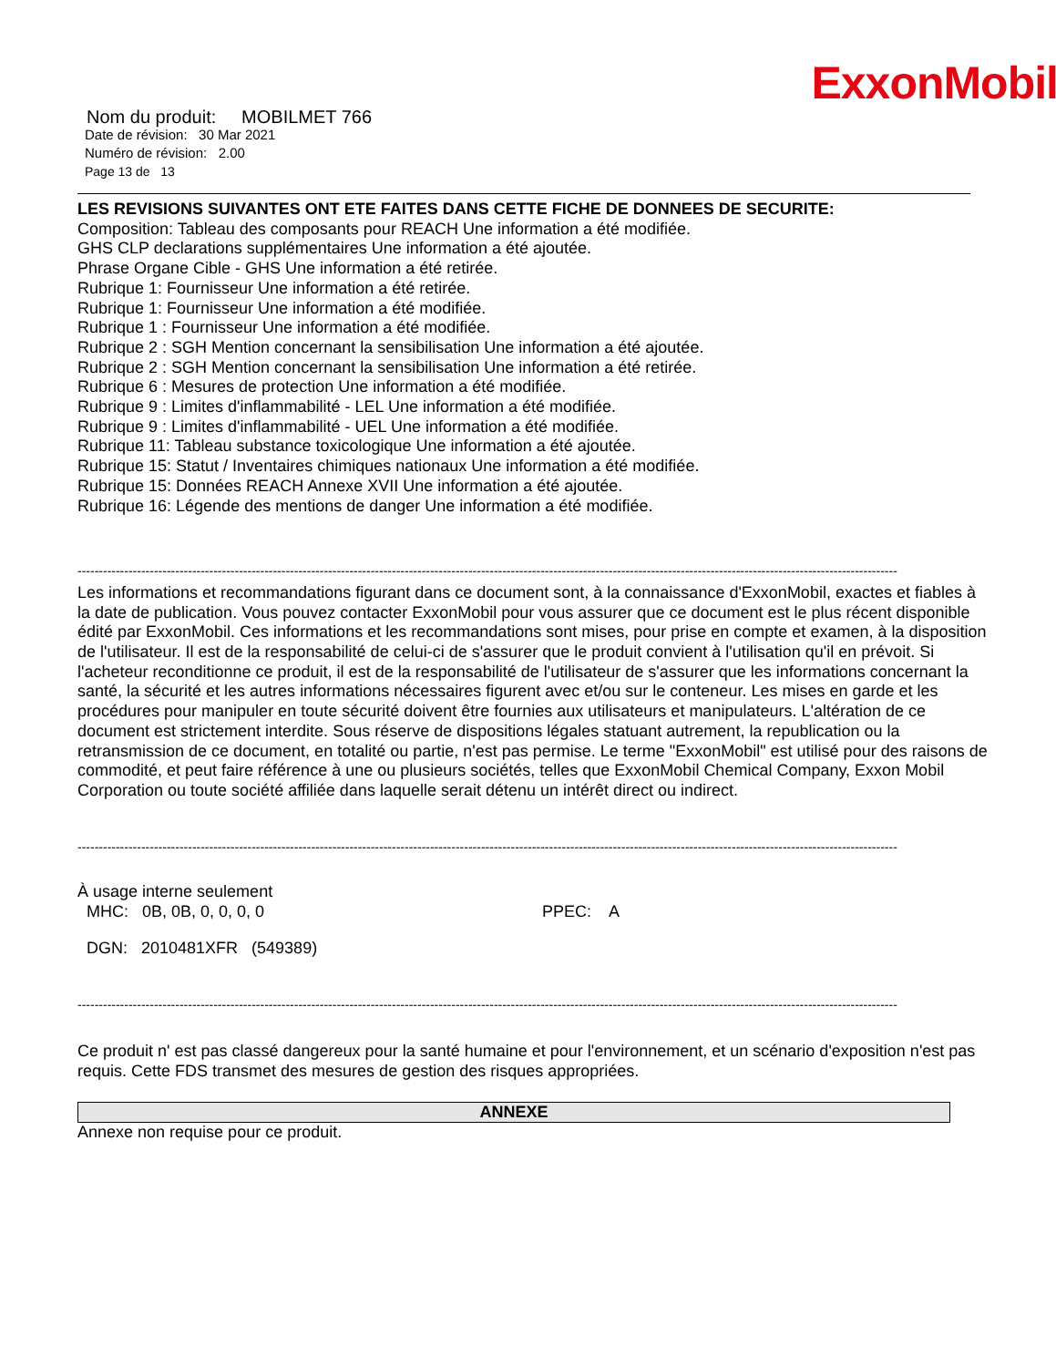ExxonMobil
Nom du produit: MOBILMET 766
Date de révision: 30 Mar 2021
Numéro de révision: 2.00
Page 13 de 13
LES REVISIONS SUIVANTES ONT ETE FAITES DANS CETTE FICHE DE DONNEES DE SECURITE:
Composition: Tableau des composants pour REACH Une information a été modifiée.
GHS CLP declarations supplémentaires Une information a été ajoutée.
Phrase Organe Cible - GHS Une information a été retirée.
Rubrique 1: Fournisseur Une information a été retirée.
Rubrique 1: Fournisseur Une information a été modifiée.
Rubrique 1 : Fournisseur Une information a été modifiée.
Rubrique 2 : SGH Mention concernant la sensibilisation Une information a été ajoutée.
Rubrique 2 : SGH Mention concernant la sensibilisation Une information a été retirée.
Rubrique 6 : Mesures de protection Une information a été modifiée.
Rubrique 9 : Limites d'inflammabilité - LEL Une information a été modifiée.
Rubrique 9 : Limites d'inflammabilité - UEL Une information a été modifiée.
Rubrique 11: Tableau substance toxicologique Une information a été ajoutée.
Rubrique 15: Statut / Inventaires chimiques nationaux Une information a été modifiée.
Rubrique 15: Données REACH Annexe XVII Une information a été ajoutée.
Rubrique 16: Légende des mentions de danger Une information a été modifiée.
-------------------------------------------------------------------------------------------------------------------------------------------------------------------------------------------------
Les informations et recommandations figurant dans ce document sont, à la connaissance d'ExxonMobil, exactes et fiables à la date de publication. Vous pouvez contacter ExxonMobil pour vous assurer que ce document est le plus récent disponible édité par ExxonMobil. Ces informations et les recommandations sont mises, pour prise en compte et examen, à la disposition de l'utilisateur. Il est de la responsabilité de celui-ci de s'assurer que le produit convient à l'utilisation qu'il en prévoit. Si l'acheteur reconditionne ce produit, il est de la responsabilité de l'utilisateur de s'assurer que les informations concernant la santé, la sécurité et les autres informations nécessaires figurent avec et/ou sur le conteneur. Les mises en garde et les procédures pour manipuler en toute sécurité doivent être fournies aux utilisateurs et manipulateurs. L'altération de ce document est strictement interdite. Sous réserve de dispositions légales statuant autrement, la republication ou la retransmission de ce document, en totalité ou partie, n'est pas permise. Le terme "ExxonMobil" est utilisé pour des raisons de commodité, et peut faire référence à une ou plusieurs sociétés, telles que ExxonMobil Chemical Company, Exxon Mobil Corporation ou toute société affiliée dans laquelle serait détenu un intérêt direct ou indirect.
-------------------------------------------------------------------------------------------------------------------------------------------------------------------------------------------------
À usage interne seulement
MHC: 0B, 0B, 0, 0, 0, 0 PPEC: A
DGN: 2010481XFR (549389)
-------------------------------------------------------------------------------------------------------------------------------------------------------------------------------------------------
Ce produit n' est pas classé dangereux pour la santé humaine et pour l'environnement, et un scénario d'exposition n'est pas requis. Cette FDS transmet des mesures de gestion des risques appropriées.
ANNEXE
Annexe non requise pour ce produit.